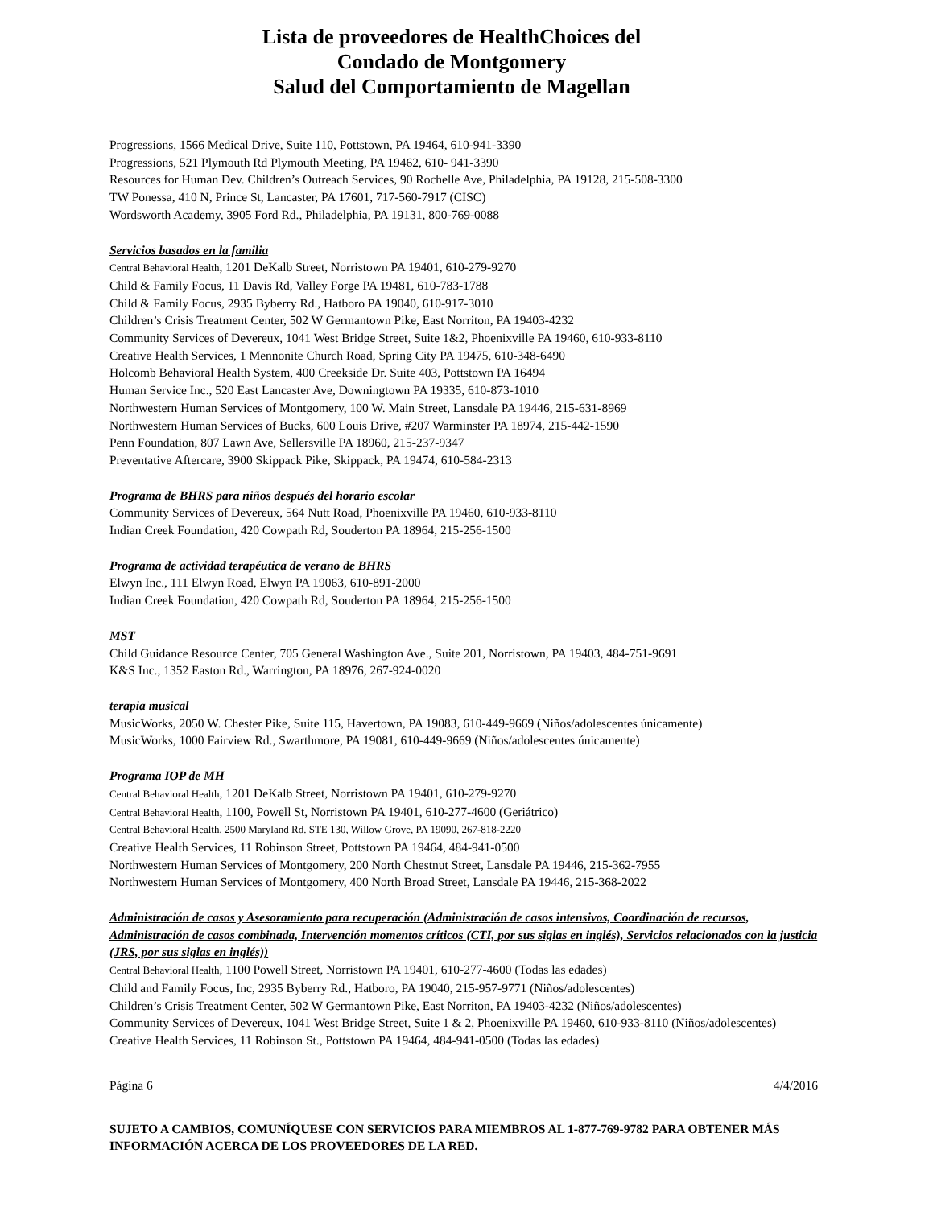Lista de proveedores de HealthChoices del
Condado de Montgomery
Salud del Comportamiento de Magellan
Progressions, 1566 Medical Drive, Suite 110, Pottstown, PA 19464, 610-941-3390
Progressions, 521 Plymouth Rd Plymouth Meeting, PA 19462, 610- 941-3390
Resources for Human Dev. Children’s Outreach Services, 90 Rochelle Ave, Philadelphia, PA 19128, 215-508-3300
TW Ponessa, 410 N, Prince St, Lancaster, PA 17601, 717-560-7917 (CISC)
Wordsworth Academy, 3905 Ford Rd., Philadelphia, PA 19131, 800-769-0088
Servicios basados en la familia
Central Behavioral Health, 1201 DeKalb Street, Norristown PA 19401, 610-279-9270
Child & Family Focus, 11 Davis Rd, Valley Forge PA 19481, 610-783-1788
Child & Family Focus, 2935 Byberry Rd., Hatboro PA 19040, 610-917-3010
Children’s Crisis Treatment Center, 502 W Germantown Pike, East Norriton, PA 19403-4232
Community Services of Devereux, 1041 West Bridge Street, Suite 1&2, Phoenixville PA 19460, 610-933-8110
Creative Health Services, 1 Mennonite Church Road, Spring City PA 19475, 610-348-6490
Holcomb Behavioral Health System, 400 Creekside Dr. Suite 403, Pottstown PA 16494
Human Service Inc., 520 East Lancaster Ave, Downingtown PA 19335, 610-873-1010
Northwestern Human Services of Montgomery, 100 W. Main Street, Lansdale PA 19446, 215-631-8969
Northwestern Human Services of Bucks, 600 Louis Drive, #207 Warminster PA 18974, 215-442-1590
Penn Foundation, 807 Lawn Ave, Sellersville PA 18960, 215-237-9347
Preventative Aftercare, 3900 Skippack Pike, Skippack, PA 19474, 610-584-2313
Programa de BHRS para niños después del horario escolar
Community Services of Devereux, 564 Nutt Road, Phoenixville PA 19460, 610-933-8110
Indian Creek Foundation, 420 Cowpath Rd, Souderton PA 18964, 215-256-1500
Programa de actividad terapéutica de verano de BHRS
Elwyn Inc., 111 Elwyn Road, Elwyn PA 19063, 610-891-2000
Indian Creek Foundation, 420 Cowpath Rd, Souderton PA 18964, 215-256-1500
MST
Child Guidance Resource Center, 705 General Washington Ave., Suite 201, Norristown, PA 19403, 484-751-9691
K&S Inc., 1352 Easton Rd., Warrington, PA 18976, 267-924-0020
terapia musical
MusicWorks, 2050 W. Chester Pike, Suite 115, Havertown, PA 19083, 610-449-9669 (Niños/adolescentes únicamente)
MusicWorks, 1000 Fairview Rd., Swarthmore, PA 19081, 610-449-9669 (Niños/adolescentes únicamente)
Programa IOP de MH
Central Behavioral Health, 1201 DeKalb Street, Norristown PA 19401, 610-279-9270
Central Behavioral Health, 1100, Powell St, Norristown PA 19401, 610-277-4600 (Geriátrico)
Central Behavioral Health, 2500 Maryland Rd. STE 130, Willow Grove, PA 19090, 267-818-2220
Creative Health Services, 11 Robinson Street, Pottstown PA 19464, 484-941-0500
Northwestern Human Services of Montgomery, 200 North Chestnut Street, Lansdale PA 19446, 215-362-7955
Northwestern Human Services of Montgomery, 400 North Broad Street, Lansdale PA 19446, 215-368-2022
Administración de casos y Asesoramiento para recuperación (Administración de casos intensivos, Coordinación de recursos, Administración de casos combinada, Intervención momentos críticos (CTI, por sus siglas en inglés), Servicios relacionados con la justicia (JRS, por sus siglas en inglés))
Central Behavioral Health, 1100 Powell Street, Norristown PA 19401, 610-277-4600 (Todas las edades)
Child and Family Focus, Inc, 2935 Byberry Rd., Hatboro, PA 19040, 215-957-9771 (Niños/adolescentes)
Children’s Crisis Treatment Center, 502 W Germantown Pike, East Norriton, PA 19403-4232 (Niños/adolescentes)
Community Services of Devereux, 1041 West Bridge Street, Suite 1 & 2, Phoenixville PA 19460, 610-933-8110 (Niños/adolescentes)
Creative Health Services, 11 Robinson St., Pottstown PA 19464, 484-941-0500 (Todas las edades)
Página 6 4/4/2016
SUJETO A CAMBIOS, COMUNÍQUESE CON SERVICIOS PARA MIEMBROS AL 1-877-769-9782 PARA OBTENER MÁS INFORMACIÓN ACERCA DE LOS PROVEEDORES DE LA RED.